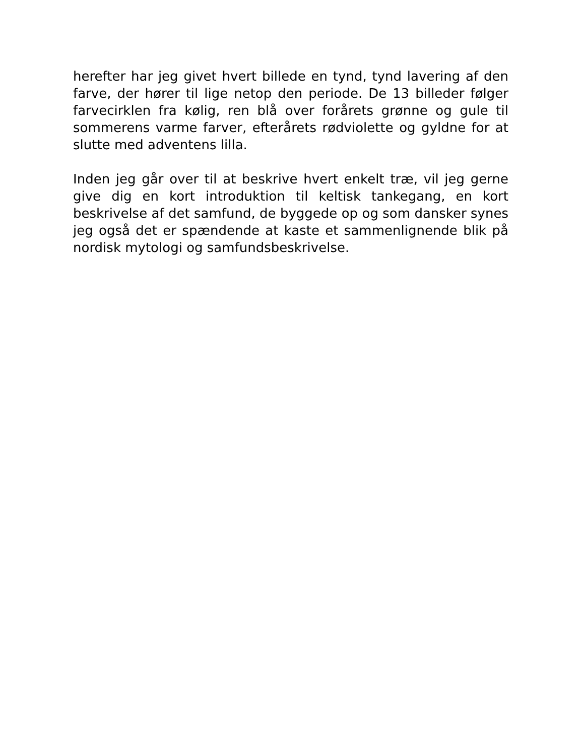herefter har jeg givet hvert billede en tynd, tynd lavering af den farve, der hører til lige netop den periode. De 13 billeder følger farvecirklen fra kølig, ren blå over forårets grønne og gule til sommerens varme farver, efterårets rødviolette og gyldne for at slutte med adventens lilla.
Inden jeg går over til at beskrive hvert enkelt træ, vil jeg gerne give dig en kort introduktion til keltisk tankegang, en kort beskrivelse af det samfund, de byggede op og som dansker synes jeg også det er spændende at kaste et sammenlignende blik på nordisk mytologi og samfundsbeskrivelse.